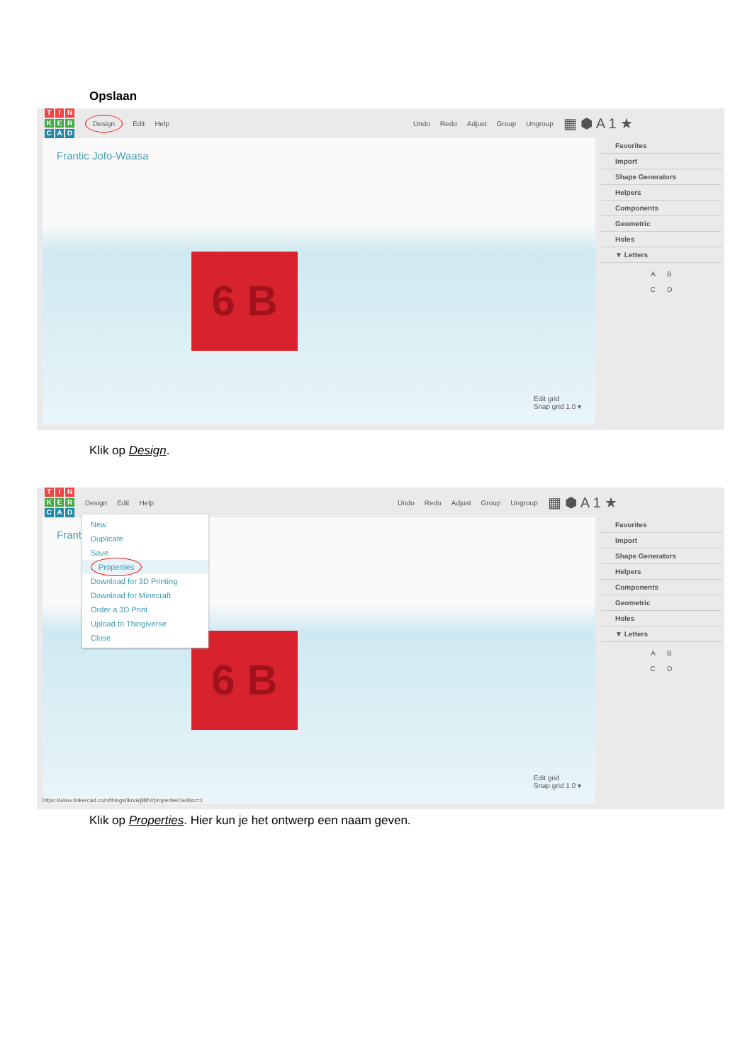Opslaan
TINKERCAD
Design Edit Help Undo Redo Adjust Group Ungroup ▦ ⬢ A 1 ★
Frantic Jofo-Waasa
6 B
Edit grid
Snap grid 1.0 ▾
Favorites
Import
Shape Generators
Helpers
Components
Geometric
Holes
▼ Letters
A B
C D
Klik op Design.
TINKERCAD
Design Edit Help Undo Redo Adjust Group Ungroup ▦ ⬢ A 1 ★
Frantic
6 B
Edit grid
Snap grid 1.0 ▾
https://www.tinkercad.com/things/iknokjli8fV/properties?editor=1
New
Duplicate
Save
Properties
Download for 3D Printing
Download for Minecraft
Order a 3D Print
Upload to Thingiverse
Close
Favorites
Import
Shape Generators
Helpers
Components
Geometric
Holes
▼ Letters
A B
C D
Klik op Properties. Hier kun je het ontwerp een naam geven.